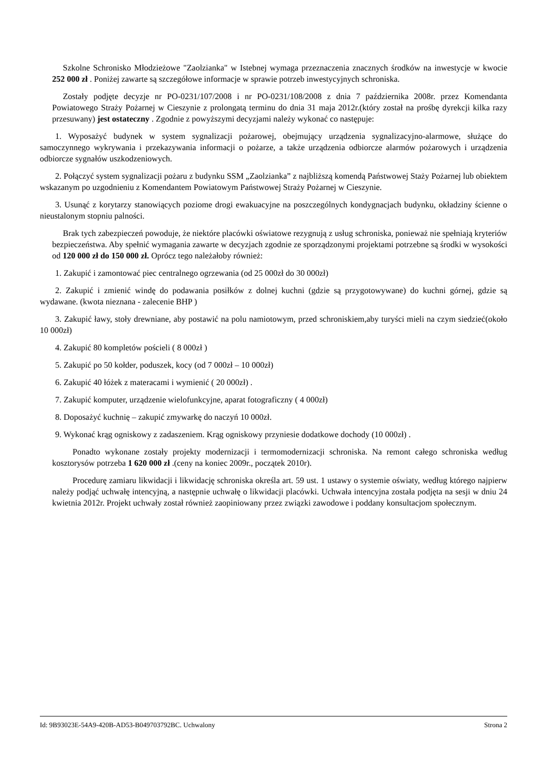Szkolne Schronisko Młodzieżowe "Zaolzianka" w Istebnej wymaga przeznaczenia znacznych środków na inwestycje w kwocie 252 000 zł . Poniżej zawarte są szczegółowe informacje w sprawie potrzeb inwestycyjnych schroniska.
Zostały podjęte decyzje nr PO-0231/107/2008 i nr PO-0231/108/2008 z dnia 7 października 2008r. przez Komendanta Powiatowego Straży Pożarnej w Cieszynie z prolongatą terminu do dnia 31 maja 2012r.(który został na prośbę dyrekcji kilka razy przesuwany) jest ostateczny . Zgodnie z powyższymi decyzjami należy wykonać co następuje:
1. Wyposażyć budynek w system sygnalizacji pożarowej, obejmujący urządzenia sygnalizacyjno-alarmowe, służące do samoczynnego wykrywania i przekazywania informacji o pożarze, a także urządzenia odbiorcze alarmów pożarowych i urządzenia odbiorcze sygnałów uszkodzeniowych.
2. Połączyć system sygnalizacji pożaru z budynku SSM „Zaolzianka” z najbliższą komendą Państwowej Staży Pożarnej lub obiektem wskazanym po uzgodnieniu z Komendantem Powiatowym Państwowej Straży Pożarnej w Cieszynie.
3. Usunąć z korytarzy stanowiących poziome drogi ewakuacyjne na poszczególnych kondygnacjach budynku, okładziny ścienne o nieustalonym stopniu palności.
Brak tych zabezpieczeń powoduje, że niektóre placówki oświatowe rezygnują z usług schroniska, ponieważ nie spełniają kryteriów bezpieczeństwa. Aby spełnić wymagania zawarte w decyzjach zgodnie ze sporządzonymi projektami potrzebne są środki w wysokości od 120 000 zł do 150 000 zł. Oprócz tego należałoby również:
1. Zakupić i zamontować piec centralnego ogrzewania (od 25 000zł do 30 000zł)
2. Zakupić i zmienić windę do podawania posiłków z dolnej kuchni (gdzie są przygotowywane) do kuchni górnej, gdzie są wydawane. (kwota nieznana - zalecenie BHP )
3. Zakupić ławy, stoły drewniane, aby postawić na polu namiotowym, przed schroniskiem,aby turyści mieli na czym siedzieć(około 10 000zł)
4. Zakupić 80 kompletów pościeli ( 8 000zł )
5. Zakupić po 50 kołder, poduszek, kocy (od 7 000zł – 10 000zł)
6. Zakupić 40 łóżek z materacami i wymienić ( 20 000zł) .
7. Zakupić komputer, urządzenie wielofunkcyjne, aparat fotograficzny ( 4 000zł)
8. Doposażyć kuchnię – zakupić zmywarkę do naczyń 10 000zł.
9. Wykonać krąg ogniskowy z zadaszeniem. Krąg ogniskowy przyniesie dodatkowe dochody (10 000zł) .
Ponadto wykonane zostały projekty modernizacji i termomodernizacji schroniska. Na remont całego schroniska według kosztorysów potrzeba 1 620 000 zł .(ceny na koniec 2009r., początek 2010r).
Procedurę zamiaru likwidacji i likwidację schroniska określa art. 59 ust. 1 ustawy o systemie oświaty, według którego najpierw należy podjąć uchwałę intencyjną, a następnie uchwałę o likwidacji placówki. Uchwała intencyjna została podjęta na sesji w dniu 24 kwietnia 2012r. Projekt uchwały został również zaopiniowany przez związki zawodowe i poddany konsultacjom społecznym.
Id: 9B93023E-54A9-420B-AD53-B049703792BC. Uchwalony Strona 2